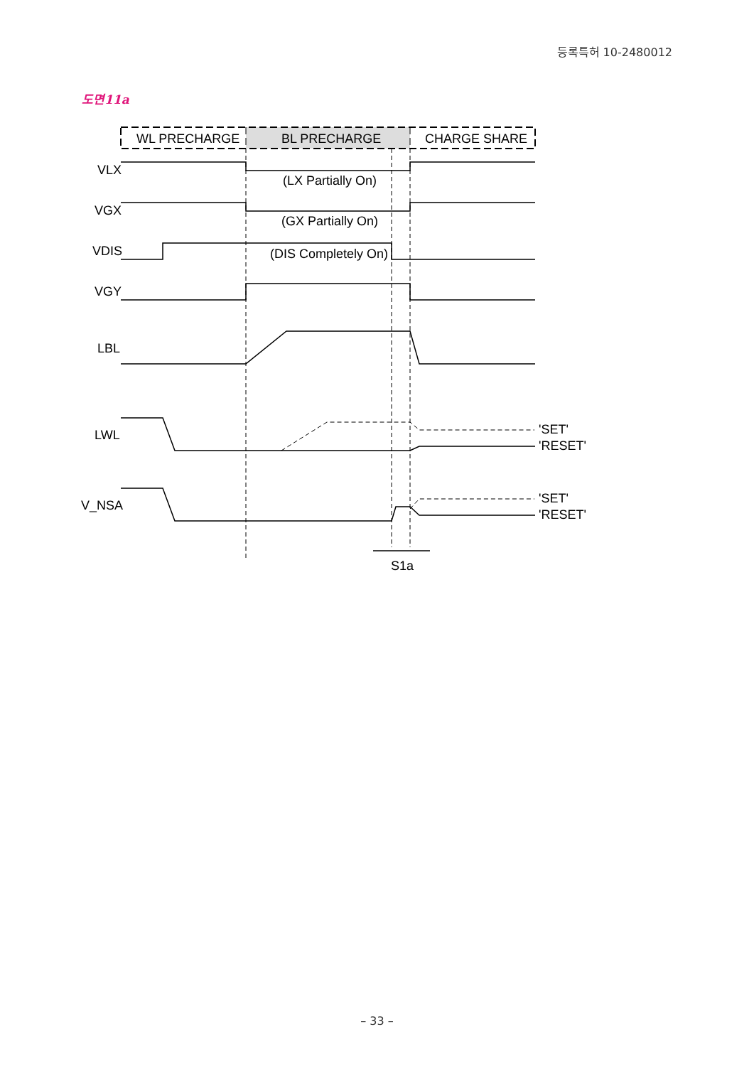등록특허 10-2480012
도면11a
WL PRECHARGE
BL PRECHARGE
CHARGE SHARE
VLX
VGX
VDIS
VGY
LBL
LWL
V_NSA
(LX Partially On)
(GX Partially On)
(DIS Completely On)
'SET'
'RESET'
'SET'
'RESET'
S1a
– 33 –